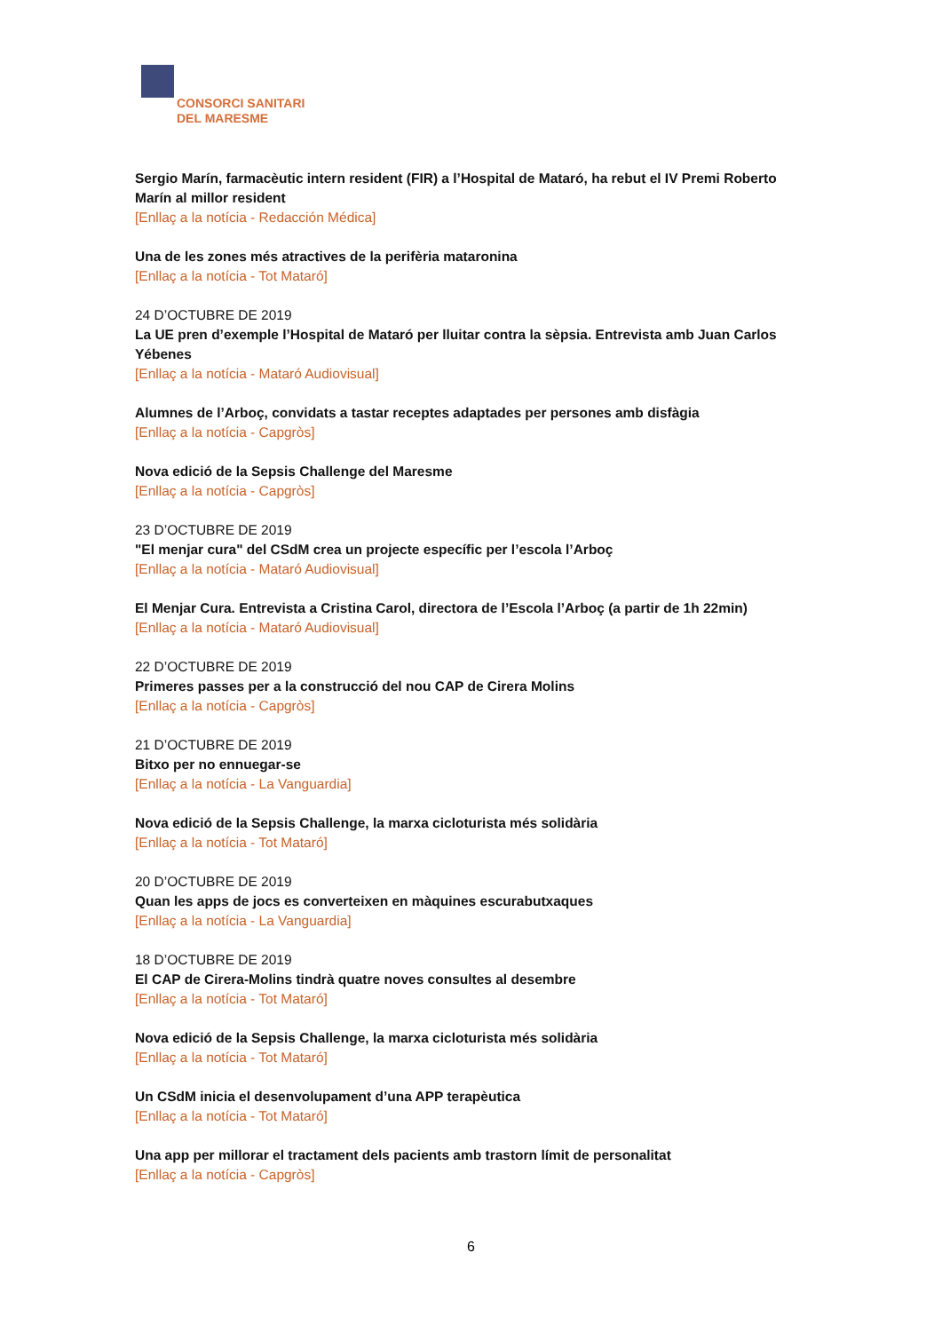CONSORCI SANITARI
DEL MARESME
Sergio Marín, farmacèutic intern resident (FIR) a l’Hospital de Mataró, ha rebut el IV Premi Roberto Marín al millor resident
[Enllaç a la notícia - Redacción Médica]
Una de les zones més atractives de la perifèria mataronina
[Enllaç a la notícia - Tot Mataró]
24 D’OCTUBRE DE 2019
La UE pren d’exemple l’Hospital de Mataró per lluitar contra la sèpsia. Entrevista amb Juan Carlos Yébenes
[Enllaç a la notícia - Mataró Audiovisual]
Alumnes de l’Arboç, convidats a tastar receptes adaptades per persones amb disfàgia
[Enllaç a la notícia - Capgròs]
Nova edició de la Sepsis Challenge del Maresme
[Enllaç a la notícia - Capgròs]
23 D’OCTUBRE DE 2019
"El menjar cura" del CSdM crea un projecte específic per l’escola l’Arboç
[Enllaç a la notícia - Mataró Audiovisual]
El Menjar Cura. Entrevista a Cristina Carol, directora de l’Escola l’Arboç (a partir de 1h 22min)
[Enllaç a la notícia - Mataró Audiovisual]
22 D’OCTUBRE DE 2019
Primeres passes per a la construcció del nou CAP de Cirera Molins
[Enllaç a la notícia - Capgròs]
21 D’OCTUBRE DE 2019
Bitxo per no ennuegar-se
[Enllaç a la notícia - La Vanguardia]
Nova edició de la Sepsis Challenge, la marxa cicloturista més solidària
[Enllaç a la notícia - Tot Mataró]
20 D’OCTUBRE DE 2019
Quan les apps de jocs es converteixen en màquines escurabutxaques
[Enllaç a la notícia - La Vanguardia]
18 D’OCTUBRE DE 2019
El CAP de Cirera-Molins tindrà quatre noves consultes al desembre
[Enllaç a la notícia - Tot Mataró]
Nova edició de la Sepsis Challenge, la marxa cicloturista més solidària
[Enllaç a la notícia - Tot Mataró]
Un CSdM inicia el desenvolupament d’una APP terapèutica
[Enllaç a la notícia - Tot Mataró]
Una app per millorar el tractament dels pacients amb trastorn límit de personalitat
[Enllaç a la notícia - Capgròs]
6